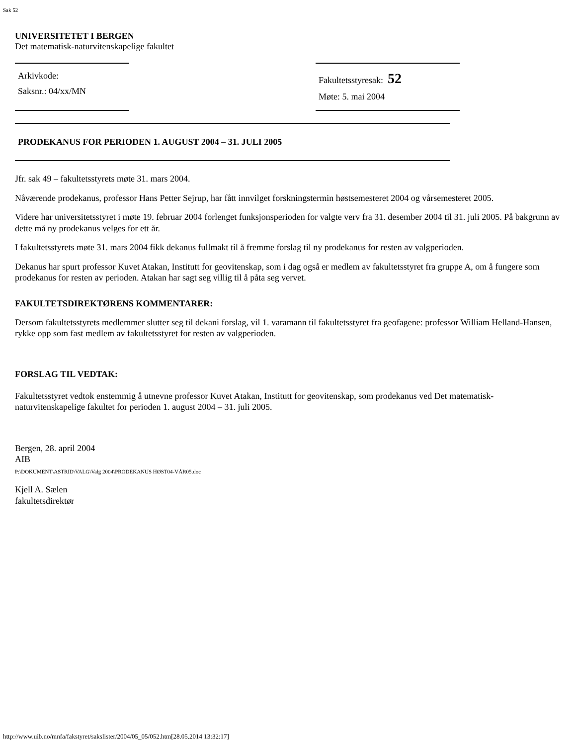Sak 52
UNIVERSITETET I BERGEN
Det matematisk-naturvitenskapelige fakultet
Arkivkode:
Saksnr.: 04/xx/MN
Fakultetsstyresak: 52
Møte: 5. mai 2004
PRODEKANUS FOR PERIODEN 1. AUGUST 2004 – 31. JULI 2005
Jfr. sak 49 – fakultetsstyrets møte 31. mars 2004.
Nåværende prodekanus, professor Hans Petter Sejrup, har fått innvilget forskningstermin høstsemesteret 2004 og vårsemesteret 2005.
Videre har universitetsstyret i møte 19. februar 2004 forlenget funksjonsperioden for valgte verv fra 31. desember 2004 til 31. juli 2005. På bakgrunn av dette må ny prodekanus velges for ett år.
I fakultetsstyrets møte 31. mars 2004 fikk dekanus fullmakt til å fremme forslag til ny prodekanus for resten av valgperioden.
Dekanus har spurt professor Kuvet Atakan, Institutt for geovitenskap, som i dag også er medlem av fakultetsstyret fra gruppe A, om å fungere som prodekanus for resten av perioden. Atakan har sagt seg villig til å påta seg vervet.
FAKULTETSDIREKTØRENS KOMMENTARER:
Dersom fakultetsstyrets medlemmer slutter seg til dekani forslag, vil 1. varamann til fakultetsstyret fra geofagene: professor William Helland-Hansen, rykke opp som fast medlem av fakultetsstyret for resten av valgperioden.
FORSLAG TIL VEDTAK:
Fakultetsstyret vedtok enstemmig å utnevne professor Kuvet Atakan, Institutt for geovitenskap, som prodekanus ved Det matematisk-naturvitenskapelige fakultet for perioden 1. august 2004 – 31. juli 2005.
Bergen, 28. april 2004
AIB
P:\DOKUMENT\ASTRID\VALG\Valg 2004\PRODEKANUS HØST04-VÅR05.doc
Kjell A. Sælen
fakultetsdirektør
http://www.uib.no/mnfa/fakstyret/sakslister/2004/05_05/052.htm[28.05.2014 13:32:17]